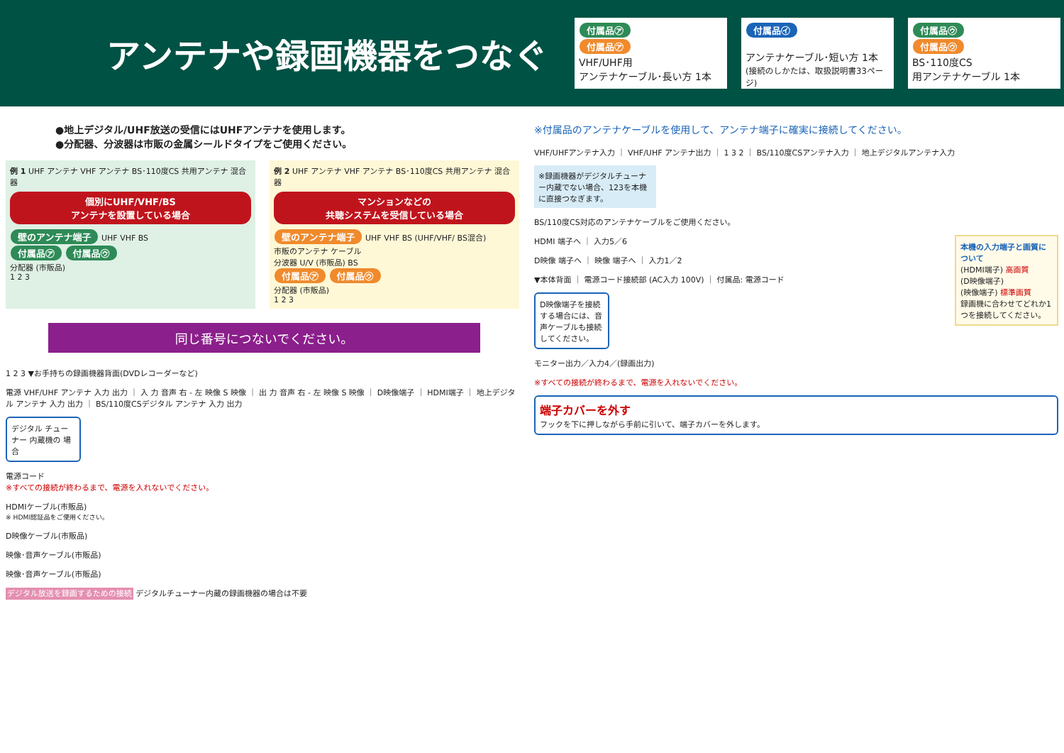アンテナや録画機器をつなぐ
付属品㋐
付属品㋐
VHF/UHF用
アンテナケーブル･長い方 1本
付属品㋑
アンテナケーブル･短い方 1本
(接続のしかたは、取扱説明書33ページ)
付属品㋒
付属品㋒
BS･110度CS
用アンテナケーブル 1本
●地上デジタル/UHF放送の受信にはUHFアンテナを使用します。
●分配器、分波器は市販の金属シールドタイプをご使用ください。
例 1 UHF アンテナ VHF アンテナ BS･110度CS 共用アンテナ 混合器
個別にUHF/VHF/BS
アンテナを設置している場合
壁のアンテナ端子 UHF VHF BS
付属品㋐ 付属品㋒
分配器 (市販品)
1 2 3
例 2 UHF アンテナ VHF アンテナ BS･110度CS 共用アンテナ 混合器
マンションなどの
共聴システムを受信している場合
壁のアンテナ端子 UHF VHF BS (UHF/VHF/ BS混合)
市販のアンテナ ケーブル
分波器 U/V (市販品) BS
付属品㋐ 付属品㋒
分配器 (市販品)
1 2 3
同じ番号につないでください。
1 2 3 ▼お手持ちの録画機器背面(DVDレコーダーなど)
電源 VHF/UHF アンテナ 入力 出力 ｜ 入 力 音声 右 - 左 映像 S 映像 ｜ 出 力 音声 右 - 左 映像 S 映像 ｜ D映像端子 ｜ HDMI端子 ｜ 地上デジタル アンテナ 入力 出力 ｜ BS/110度CSデジタル アンテナ 入力 出力
デジタル チューナー 内蔵機の 場合
電源コード
※すべての接続が終わるまで、電源を入れないでください。
HDMIケーブル(市販品)
※ HDMI認証品をご使用ください。
D映像ケーブル(市販品)
映像･音声ケーブル(市販品)
映像･音声ケーブル(市販品)
デジタル放送を録画するための接続 デジタルチューナー内蔵の録画機器の場合は不要
※付属品のアンテナケーブルを使用して、アンテナ端子に確実に接続してください。
VHF/UHFアンテナ入力 ｜ VHF/UHF アンテナ出力 ｜ 1 3 2 ｜ BS/110度CSアンテナ入力 ｜ 地上デジタルアンテナ入力
※録画機器がデジタルチューナー内蔵でない場合、123を本機に直接つなぎます。
BS/110度CS対応のアンテナケーブルをご使用ください。
本機の入力端子と画質について
(HDMI端子) 高画質
(D映像端子)
(映像端子) 標準画質
録画機に合わせてどれか1つを接続してください。
HDMI 端子へ ｜ 入力5／6
D映像 端子へ ｜ 映像 端子へ ｜ 入力1／2
▼本体背面 ｜ 電源コード接続部 (AC入力 100V) ｜ 付属品: 電源コード
D映像端子を接続する場合には、音声ケーブルも接続してください。
モニター出力／入力4／(録画出力)
※すべての接続が終わるまで、電源を入れないでください。
端子カバーを外す
フックを下に押しながら手前に引いて、端子カバーを外します。